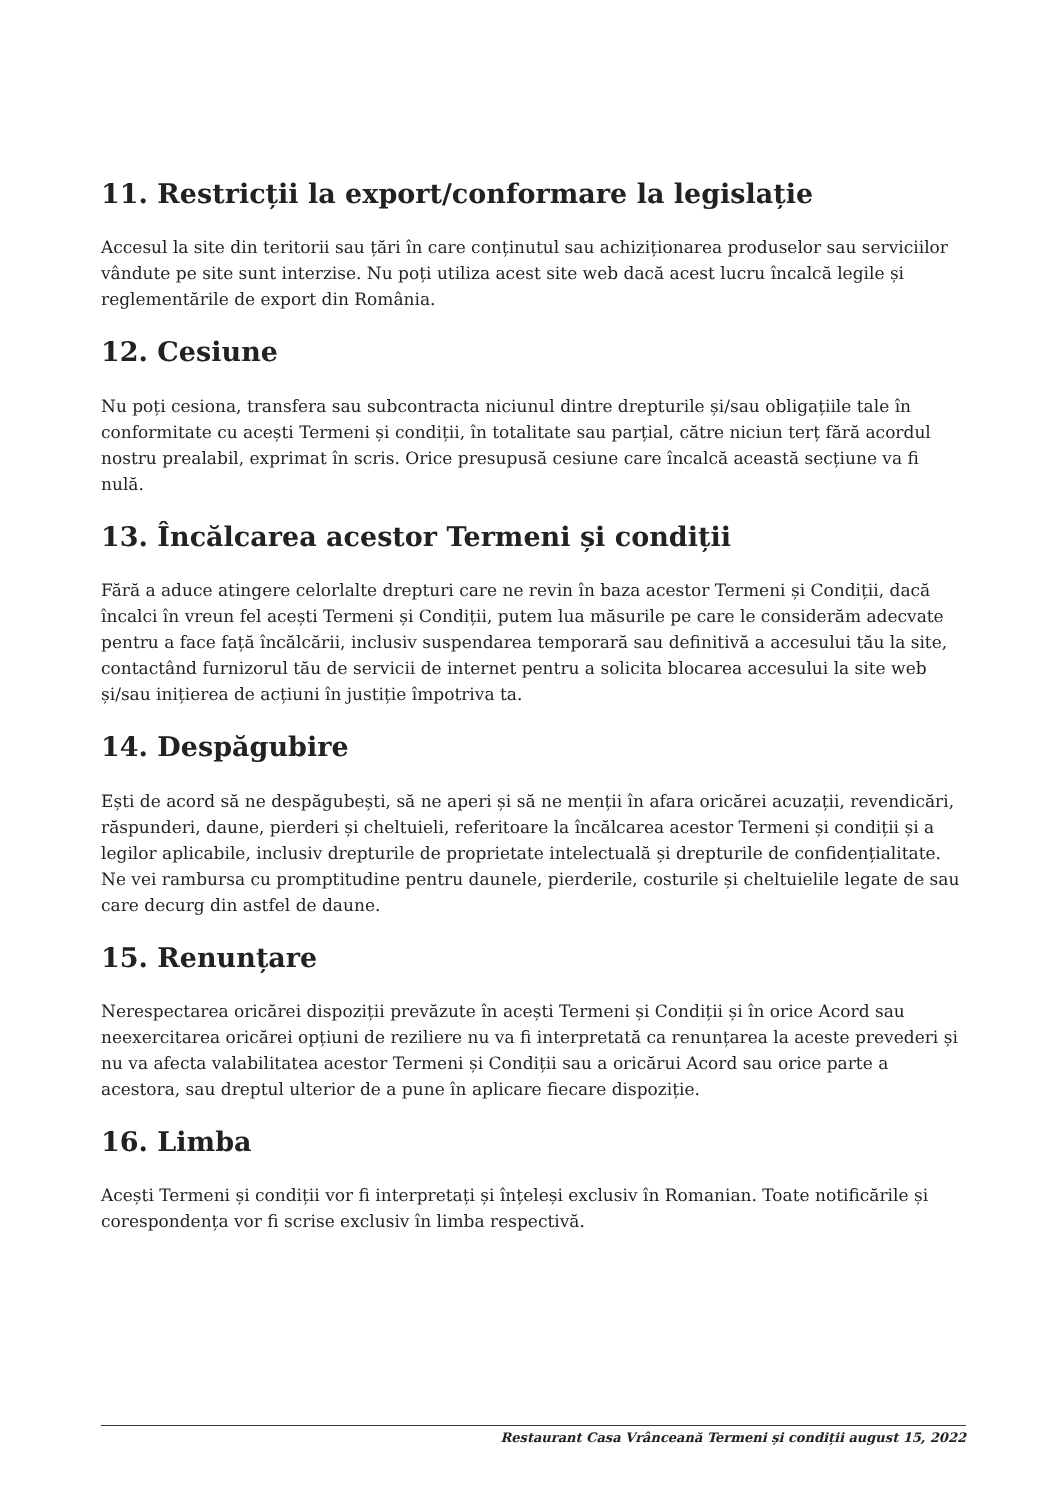11. Restricții la export/conformare la legislație
Accesul la site din teritorii sau țări în care conținutul sau achiziționarea produselor sau serviciilor vândute pe site sunt interzise. Nu poți utiliza acest site web dacă acest lucru încalcă legile și reglementările de export din România.
12. Cesiune
Nu poți cesiona, transfera sau subcontracta niciunul dintre drepturile și/sau obligațiile tale în conformitate cu acești Termeni și condiții, în totalitate sau parțial, către niciun terț fără acordul nostru prealabil, exprimat în scris. Orice presupusă cesiune care încalcă această secțiune va fi nulă.
13. Încălcarea acestor Termeni și condiții
Fără a aduce atingere celorlalte drepturi care ne revin în baza acestor Termeni și Condiții, dacă încalci în vreun fel acești Termeni și Condiții, putem lua măsurile pe care le considerăm adecvate pentru a face față încălcării, inclusiv suspendarea temporară sau definitivă a accesului tău la site, contactând furnizorul tău de servicii de internet pentru a solicita blocarea accesului la site web și/sau inițierea de acțiuni în justiție împotriva ta.
14. Despăgubire
Ești de acord să ne despăgubești, să ne aperi și să ne menții în afara oricărei acuzații, revendicări, răspunderi, daune, pierderi și cheltuieli, referitoare la încălcarea acestor Termeni și condiții și a legilor aplicabile, inclusiv drepturile de proprietate intelectuală și drepturile de confidențialitate. Ne vei rambursa cu promptitudine pentru daunele, pierderile, costurile și cheltuielile legate de sau care decurg din astfel de daune.
15. Renunțare
Nerespectarea oricărei dispoziții prevăzute în acești Termeni și Condiții și în orice Acord sau neexercitarea oricărei opțiuni de reziliere nu va fi interpretată ca renunțarea la aceste prevederi și nu va afecta valabilitatea acestor Termeni și Condiții sau a oricărui Acord sau orice parte a acestora, sau dreptul ulterior de a pune în aplicare fiecare dispoziție.
16. Limba
Acești Termeni și condiții vor fi interpretați și înțeleși exclusiv în Romanian. Toate notificările și corespondența vor fi scrise exclusiv în limba respectivă.
Restaurant Casa Vrânceană Termeni și condiții august 15, 2022